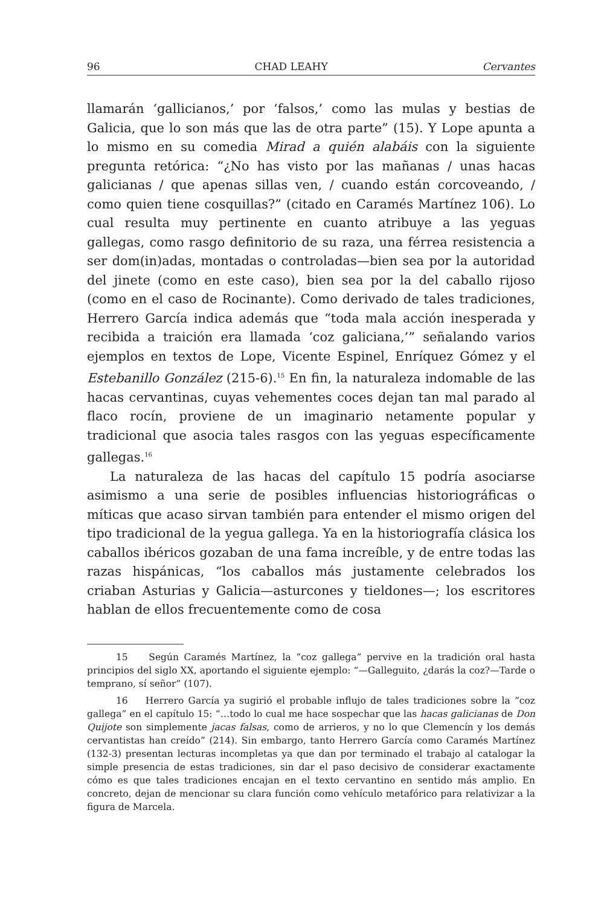96 CHAD LEAHY Cervantes
llamarán ‘gallicianos,’ por ‘falsos,’ como las mulas y bestias de Galicia, que lo son más que las de otra parte” (15). Y Lope apunta a lo mismo en su comedia Mirad a quién alabáis con la siguiente pregunta retórica: “¿No has visto por las mañanas / unas hacas galicianas / que apenas sillas ven, / cuando están corcoveando, / como quien tiene cosquillas?” (citado en Caramés Martínez 106). Lo cual resulta muy pertinente en cuanto atribuye a las yeguas gallegas, como rasgo definitorio de su raza, una férrea resistencia a ser dom(in)adas, montadas o controladas—bien sea por la autoridad del jinete (como en este caso), bien sea por la del caballo rijoso (como en el caso de Rocinante). Como derivado de tales tradiciones, Herrero García indica además que “toda mala acción inesperada y recibida a traición era llamada ‘coz galiciana,’” señalando varios ejemplos en textos de Lope, Vicente Espinel, Enríquez Gómez y el Estebanillo González (215-6).<sup>15</sup> En fin, la naturaleza indomable de las hacas cervantinas, cuyas vehementes coces dejan tan mal parado al flaco rocín, proviene de un imaginario netamente popular y tradicional que asocia tales rasgos con las yeguas específicamente gallegas.<sup>16</sup>
La naturaleza de las hacas del capítulo 15 podría asociarse asimismo a una serie de posibles influencias historiográficas o míticas que acaso sirvan también para entender el mismo origen del tipo tradicional de la yegua gallega. Ya en la historiografía clásica los caballos ibéricos gozaban de una fama increíble, y de entre todas las razas hispánicas, “los caballos más justamente celebrados los criaban Asturias y Galicia—asturcones y tieldones—; los escritores hablan de ellos frecuentemente como de cosa
15 Según Caramés Martínez, la “coz gallega” pervive en la tradición oral hasta principios del siglo XX, aportando el siguiente ejemplo: “—Galleguito, ¿darás la coz?—Tarde o temprano, sí señor” (107).
16 Herrero García ya sugirió el probable influjo de tales tradiciones sobre la “coz gallega” en el capítulo 15: “…todo lo cual me hace sospechar que las hacas galicianas de Don Quijote son simplemente jacas falsas, como de arrieros, y no lo que Clemencín y los demás cervantistas han creído” (214). Sin embargo, tanto Herrero García como Caramés Martínez (132-3) presentan lecturas incompletas ya que dan por terminado el trabajo al catalogar la simple presencia de estas tradiciones, sin dar el paso decisivo de considerar exactamente cómo es que tales tradiciones encajan en el texto cervantino en sentido más amplio. En concreto, dejan de mencionar su clara función como vehículo metafórico para relativizar a la figura de Marcela.